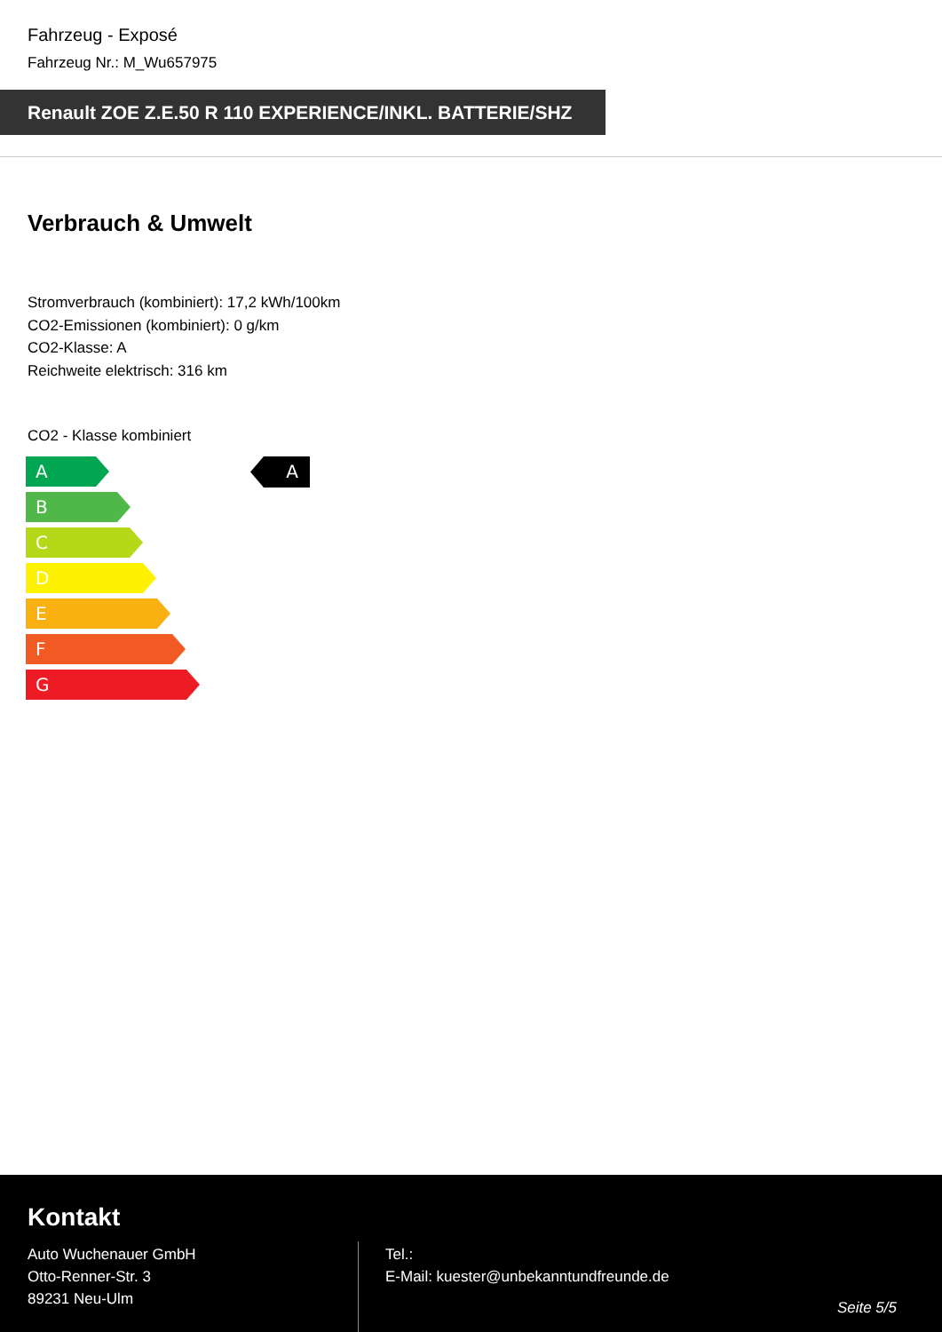Fahrzeug - Exposé
Fahrzeug Nr.: M_Wu657975
Renault ZOE Z.E.50 R 110 EXPERIENCE/INKL. BATTERIE/SHZ
Verbrauch & Umwelt
Stromverbrauch (kombiniert): 17,2 kWh/100km
CO2-Emissionen (kombiniert): 0 g/km
CO2-Klasse: A
Reichweite elektrisch: 316 km
CO2 - Klasse kombiniert
A
B
C
D
E
F
G
A
Kontakt
Auto Wuchenauer GmbH
Otto-Renner-Str. 3
89231 Neu-Ulm
Tel.:
E-Mail: kuester@unbekanntundfreunde.de
Seite 5/5